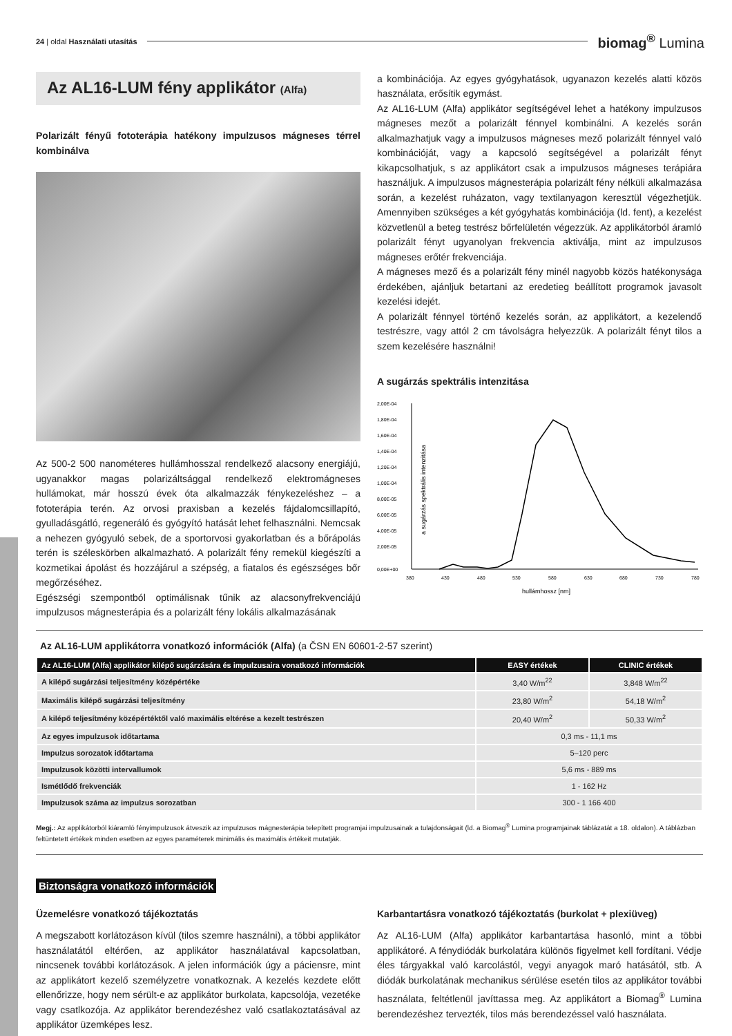24 | oldal Használati utasítás biomag<sup>®</sup> Lumina
Az AL16-LUM fény applikátor (Alfa)
Polarizált fényű fototerápia hatékony impulzusos mágneses térrel kombinálva
Az 500-2 500 nanométeres hullámhosszal rendelkező alacsony energiájú, ugyanakkor magas polarizáltsággal rendelkező elektromágneses hullámokat, már hosszú évek óta alkalmazzák fénykezeléshez – a fototerápia terén. Az orvosi praxisban a kezelés fájdalomcsillapító, gyulladásgátló, regeneráló és gyógyító hatását lehet felhasználni. Nemcsak a nehezen gyógyuló sebek, de a sportorvosi gyakorlatban és a bőrápolás terén is széleskörben alkalmazható. A polarizált fény remekül kiegészíti a kozmetikai ápolást és hozzájárul a szépség, a fiatalos és egészséges bőr megőrzéséhez.
Egészségi szempontból optimálisnak tűnik az alacsonyfrekvenciájú impulzusos mágnesterápia és a polarizált fény lokális alkalmazásának
a kombinációja. Az egyes gyógyhatások, ugyanazon kezelés alatti közös használata, erősítik egymást.
Az AL16-LUM (Alfa) applikátor segítségével lehet a hatékony impulzusos mágneses mezőt a polarizált fénnyel kombinálni. A kezelés során alkalmazhatjuk vagy a impulzusos mágneses mező polarizált fénnyel való kombinációját, vagy a kapcsoló segítségével a polarizált fényt kikapcsolhatjuk, s az applikátort csak a impulzusos mágneses terápiára használjuk. A impulzusos mágnesterápia polarizált fény nélküli alkalmazása során, a kezelést ruházaton, vagy textilanyagon keresztül végezhetjük. Amennyiben szükséges a két gyógyhatás kombinációja (ld. fent), a kezelést közvetlenül a beteg testrész bőrfelületén végezzük. Az applikátorból áramló polarizált fényt ugyanolyan frekvencia aktiválja, mint az impulzusos mágneses erőtér frekvenciája.
A mágneses mező és a polarizált fény minél nagyobb közös hatékonysága érdekében, ajánljuk betartani az eredetieg beállított programok javasolt kezelési idejét.
A polarizált fénnyel történő kezelés során, az applikátort, a kezelendő testrészre, vagy attól 2 cm távolságra helyezzük. A polarizált fényt tilos a szem kezelésére használni!
A sugárzás spektrális intenzitása
2,00E-04
1,80E-04
1,60E-04
1,40E-04
1,20E-04
1,00E-04
8,00E-05
6,00E-05
4,00E-05
2,00E-05
0,00E+00
380
430
480
530
580
630
680
730
780
hullámhossz [nm]
a sugárzás spektrális intenzitása
Az AL16-LUM applikátorra vonatkozó információk (Alfa) (a ČSN EN 60601-2-57 szerint)
| Az AL16-LUM (Alfa) applikátor kilépő sugárzására és impulzusaira vonatkozó információk | EASY értékek | CLINIC értékek |
| --- | --- | --- |
| A kilépő sugárzási teljesítmény középértéke | 3,40 W/m<sup>22</sup> | 3,848 W/m<sup>22</sup> |
| Maximális kilépő sugárzási teljesítmény | 23,80 W/m<sup>2</sup> | 54,18 W/m<sup>2</sup> |
| A kilépő teljesítmény középértéktől való maximális eltérése a kezelt testrészen | 20,40 W/m<sup>2</sup> | 50,33 W/m<sup>2</sup> |
| Az egyes impulzusok időtartama | 0,3 ms - 11,1 ms | |
| Impulzus sorozatok időtartama | 5–120 perc | |
| Impulzusok közötti intervallumok | 5,6 ms - 889 ms | |
| Ismétlődő frekvenciák | 1 - 162 Hz | |
| Impulzusok száma az impulzus sorozatban | 300 - 1 166 400 | |
Megj.: Az applikátorból kiáramló fényimpulzusok átveszik az impulzusos mágnesterápia telepített programjai impulzusainak a tulajdonságait (ld. a Biomag<sup>®</sup> Lumina programjainak táblázatát a 18. oldalon). A táblázban feltüntetett értékek minden esetben az egyes paraméterek minimális és maximális értékeit mutatják.
Biztonságra vonatkozó információk
Üzemelésre vonatkozó tájékoztatás
A megszabott korlátozáson kívül (tilos szemre használni), a többi applikátor használatától eltérően, az applikátor használatával kapcsolatban, nincsenek további korlátozások. A jelen információk úgy a páciensre, mint az applikátort kezelő személyzetre vonatkoznak. A kezelés kezdete előtt ellenőrizze, hogy nem sérült-e az applikátor burkolata, kapcsolója, vezetéke vagy csatlkozója. Az applikátor berendezéshez való csatlakoztatásával az applikátor üzemképes lesz.
Karbantartásra vonatkozó tájékoztatás (burkolat + plexiüveg)
Az AL16-LUM (Alfa) applikátor karbantartása hasonló, mint a többi applikátoré. A fénydiódák burkolatára különös figyelmet kell fordítani. Védje éles tárgyakkal való karcolástól, vegyi anyagok maró hatásától, stb. A diódák burkolatának mechanikus sérülése esetén tilos az applikátor további használata, feltétlenül javíttassa meg. Az applikátort a Biomag<sup>®</sup> Lumina berendezéshez tervezték, tilos más berendezéssel való használata.